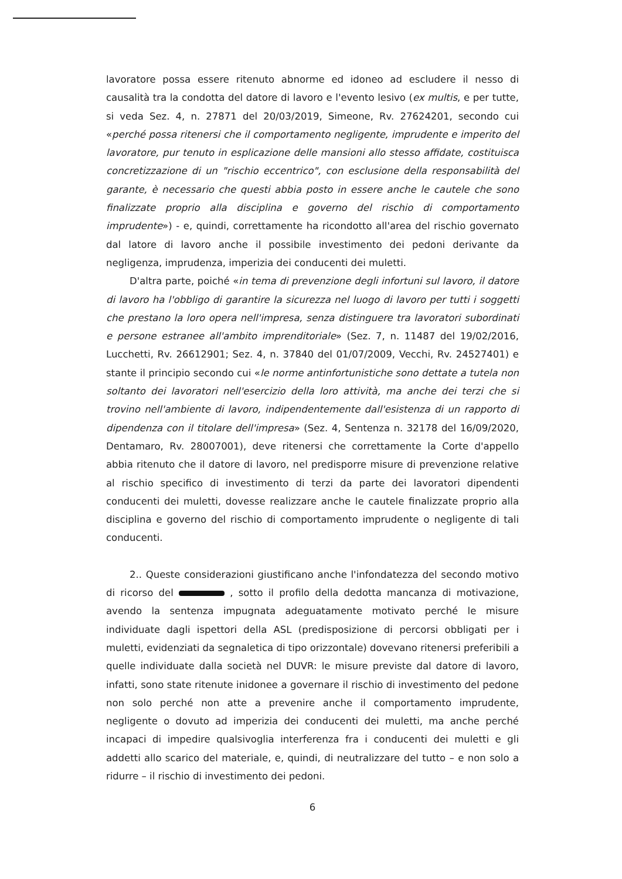lavoratore possa essere ritenuto abnorme ed idoneo ad escludere il nesso di causalità tra la condotta del datore di lavoro e l'evento lesivo (ex multis, e per tutte, si veda Sez. 4, n. 27871 del 20/03/2019, Simeone, Rv. 27624201, secondo cui «perché possa ritenersi che il comportamento negligente, imprudente e imperito del lavoratore, pur tenuto in esplicazione delle mansioni allo stesso affidate, costituisca concretizzazione di un "rischio eccentrico", con esclusione della responsabilità del garante, è necessario che questi abbia posto in essere anche le cautele che sono finalizzate proprio alla disciplina e governo del rischio di comportamento imprudente») - e, quindi, correttamente ha ricondotto all'area del rischio governato dal latore di lavoro anche il possibile investimento dei pedoni derivante da negligenza, imprudenza, imperizia dei conducenti dei muletti.
D'altra parte, poiché «in tema di prevenzione degli infortuni sul lavoro, il datore di lavoro ha l'obbligo di garantire la sicurezza nel luogo di lavoro per tutti i soggetti che prestano la loro opera nell'impresa, senza distinguere tra lavoratori subordinati e persone estranee all'ambito imprenditoriale» (Sez. 7, n. 11487 del 19/02/2016, Lucchetti, Rv. 26612901; Sez. 4, n. 37840 del 01/07/2009, Vecchi, Rv. 24527401) e stante il principio secondo cui «le norme antinfortunistiche sono dettate a tutela non soltanto dei lavoratori nell'esercizio della loro attività, ma anche dei terzi che si trovino nell'ambiente di lavoro, indipendentemente dall'esistenza di un rapporto di dipendenza con il titolare dell'impresa» (Sez. 4, Sentenza n. 32178 del 16/09/2020, Dentamaro, Rv. 28007001), deve ritenersi che correttamente la Corte d'appello abbia ritenuto che il datore di lavoro, nel predisporre misure di prevenzione relative al rischio specifico di investimento di terzi da parte dei lavoratori dipendenti conducenti dei muletti, dovesse realizzare anche le cautele finalizzate proprio alla disciplina e governo del rischio di comportamento imprudente o negligente di tali conducenti.
2.. Queste considerazioni giustificano anche l'infondatezza del secondo motivo di ricorso del , sotto il profilo della dedotta mancanza di motivazione, avendo la sentenza impugnata adeguatamente motivato perché le misure individuate dagli ispettori della ASL (predisposizione di percorsi obbligati per i muletti, evidenziati da segnaletica di tipo orizzontale) dovevano ritenersi preferibili a quelle individuate dalla società nel DUVR: le misure previste dal datore di lavoro, infatti, sono state ritenute inidonee a governare il rischio di investimento del pedone non solo perché non atte a prevenire anche il comportamento imprudente, negligente o dovuto ad imperizia dei conducenti dei muletti, ma anche perché incapaci di impedire qualsivoglia interferenza fra i conducenti dei muletti e gli addetti allo scarico del materiale, e, quindi, di neutralizzare del tutto – e non solo a ridurre – il rischio di investimento dei pedoni.
6